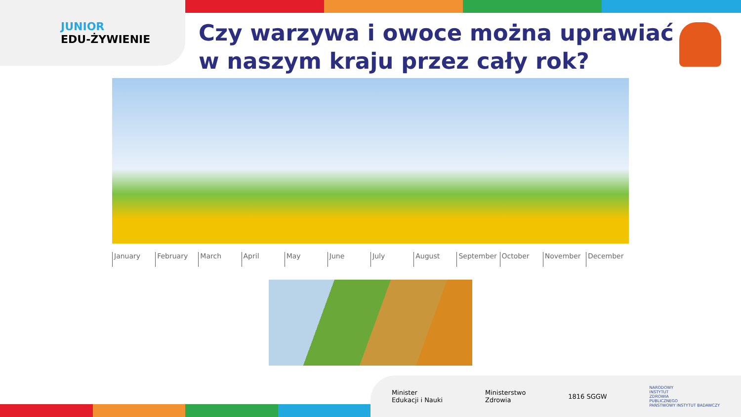JUNIOR
EDU-ŻYWIENIE
Czy warzywa i owoce można uprawiać
w naszym kraju przez cały rok?
January February March April May June July August September October November December
Minister
Edukacji i Nauki
Ministerstwo
Zdrowia
1816 SGGW
NARODOWY
INSTYTUT
ZDROWIA
PUBLICZNEGO
PAŃSTWOWY INSTYTUT BADAWCZY